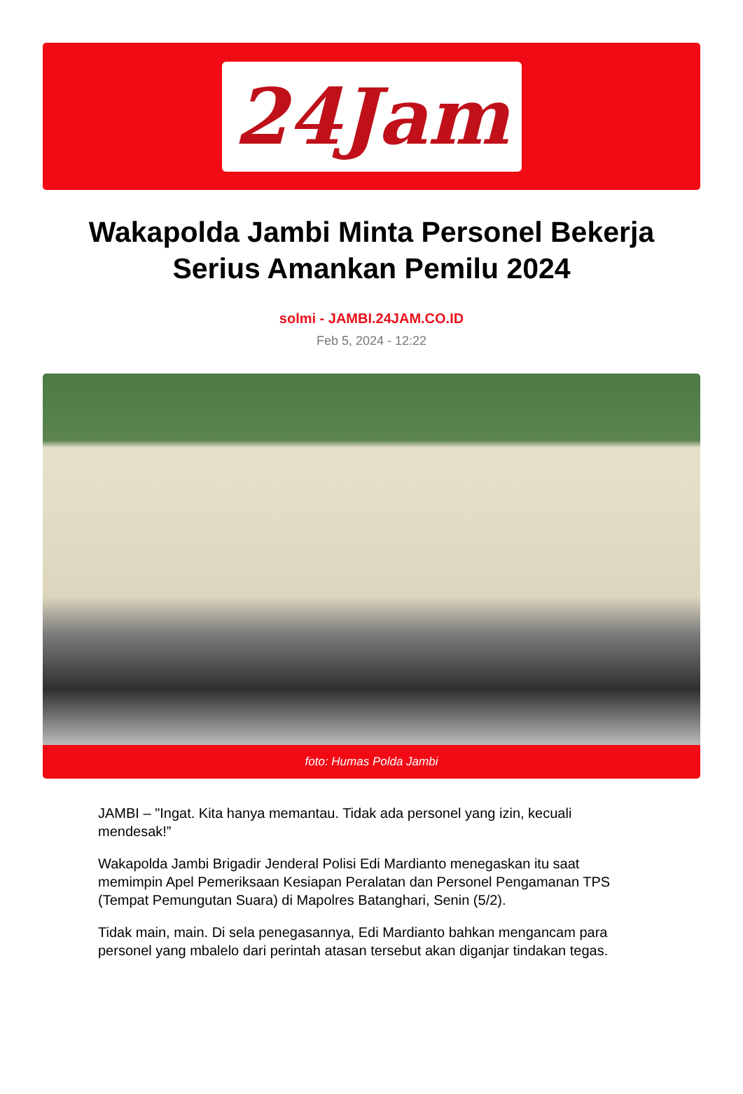24Jam
Wakapolda Jambi Minta Personel Bekerja Serius Amankan Pemilu 2024
solmi - JAMBI.24JAM.CO.ID
Feb 5, 2024 - 12:22
foto: Humas Polda Jambi
JAMBI – "Ingat. Kita hanya memantau. Tidak ada personel yang izin, kecuali mendesak!”
Wakapolda Jambi Brigadir Jenderal Polisi Edi Mardianto menegaskan itu saat memimpin Apel Pemeriksaan Kesiapan Peralatan dan Personel Pengamanan TPS (Tempat Pemungutan Suara) di Mapolres Batanghari, Senin (5/2).
Tidak main, main. Di sela penegasannya, Edi Mardianto bahkan mengancam para personel yang mbalelo dari perintah atasan tersebut akan diganjar tindakan tegas.